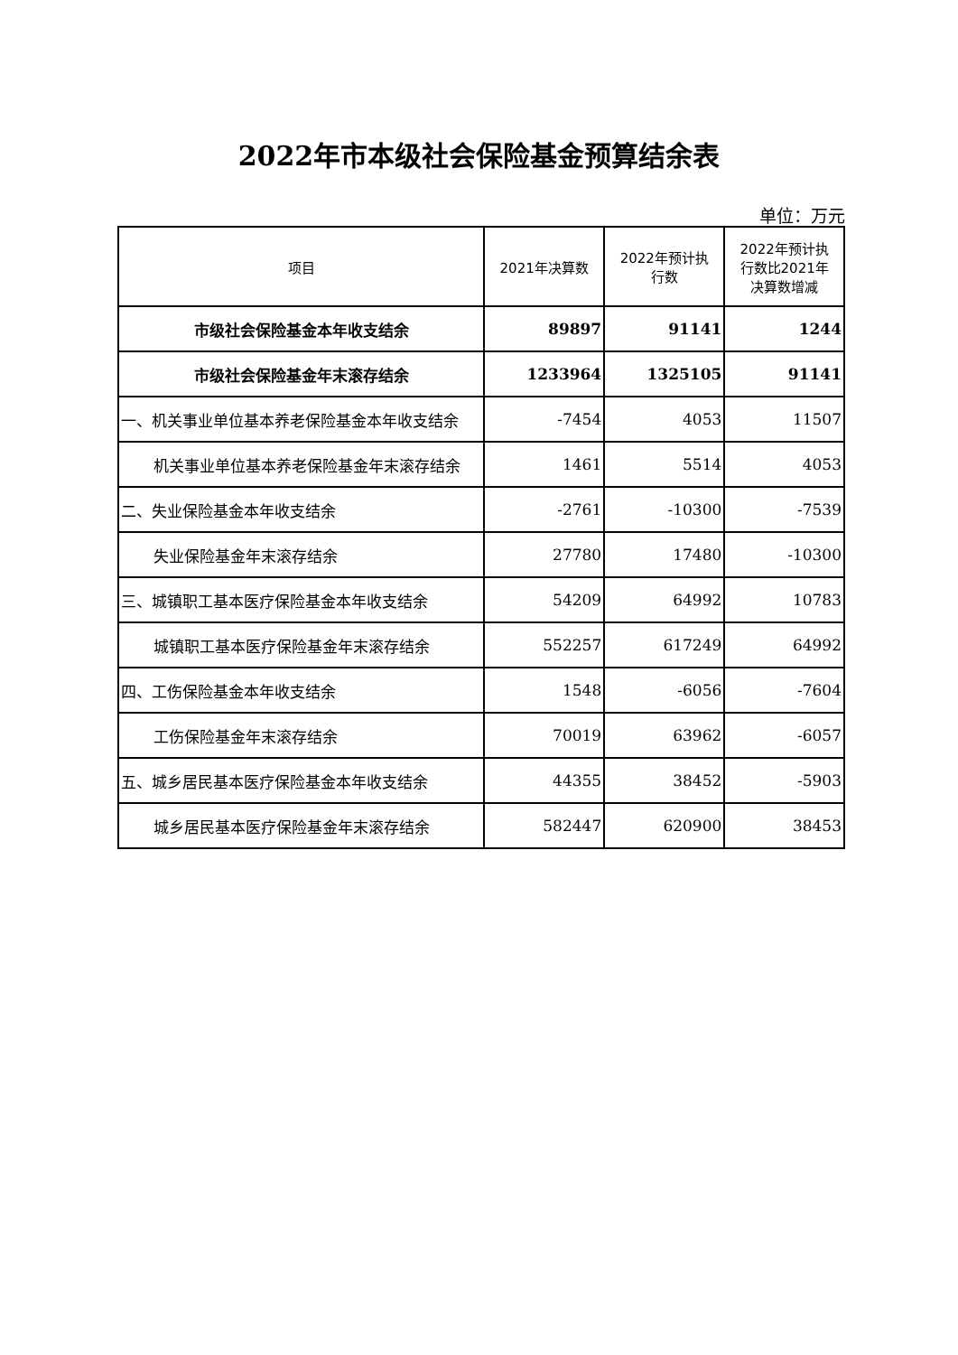2022年市本级社会保险基金预算结余表
单位：万元
| 项目 | 2021年决算数 | 2022年预计执 行数 | 2022年预计执 行数比2021年 决算数增减 |
| --- | --- | --- | --- |
| 市级社会保险基金本年收支结余 | 89897 | 91141 | 1244 |
| 市级社会保险基金年末滚存结余 | 1233964 | 1325105 | 91141 |
| 一、机关事业单位基本养老保险基金本年收支结余 | -7454 | 4053 | 11507 |
| 机关事业单位基本养老保险基金年末滚存结余 | 1461 | 5514 | 4053 |
| 二、失业保险基金本年收支结余 | -2761 | -10300 | -7539 |
| 失业保险基金年末滚存结余 | 27780 | 17480 | -10300 |
| 三、城镇职工基本医疗保险基金本年收支结余 | 54209 | 64992 | 10783 |
| 城镇职工基本医疗保险基金年末滚存结余 | 552257 | 617249 | 64992 |
| 四、工伤保险基金本年收支结余 | 1548 | -6056 | -7604 |
| 工伤保险基金年末滚存结余 | 70019 | 63962 | -6057 |
| 五、城乡居民基本医疗保险基金本年收支结余 | 44355 | 38452 | -5903 |
| 城乡居民基本医疗保险基金年末滚存结余 | 582447 | 620900 | 38453 |